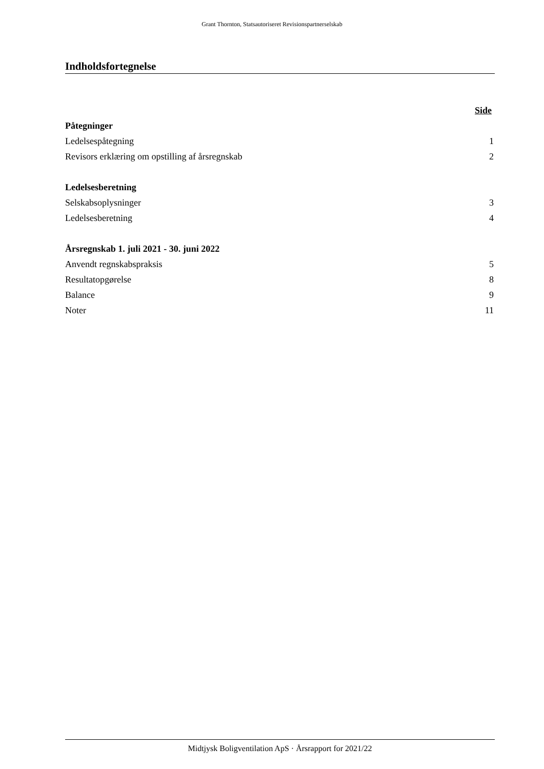Grant Thornton, Statsautoriseret Revisionspartnerselskab
Indholdsfortegnelse
| | Side |
| Påtegninger | |
| Ledelsespåtegning | 1 |
| Revisors erklæring om opstilling af årsregnskab | 2 |
| Ledelsesberetning | |
| Selskabsoplysninger | 3 |
| Ledelsesberetning | 4 |
| Årsregnskab 1. juli 2021 - 30. juni 2022 | |
| Anvendt regnskabspraksis | 5 |
| Resultatopgørelse | 8 |
| Balance | 9 |
| Noter | 11 |
Midtjysk Boligventilation ApS · Årsrapport for 2021/22